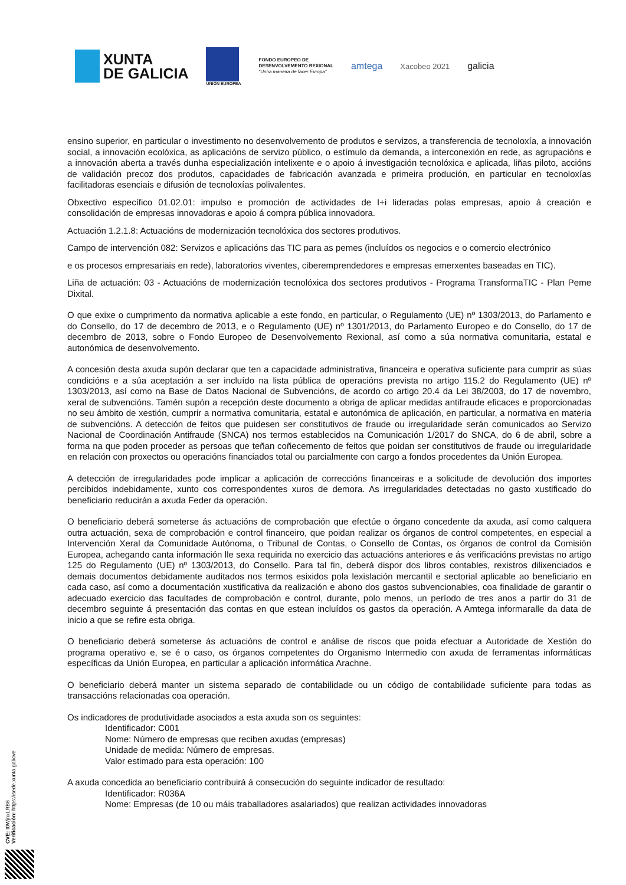XUNTA
DE GALICIA
UNIÓN EUROPEA
FONDO EUROPEO DE
DESENVOLVEMENTO REXIONAL
“Unha maneira de facer Europa”
amtega
Xacobeo 2021
galicia
ensino superior, en particular o investimento no desenvolvemento de produtos e servizos, a transferencia de tecnoloxía, a innovación social, a innovación ecolóxica, as aplicacións de servizo público, o estímulo da demanda, a interconexión en rede, as agrupacións e a innovación aberta a través dunha especialización intelixente e o apoio á investigación tecnolóxica e aplicada, liñas piloto, accións de validación precoz dos produtos, capacidades de fabricación avanzada e primeira produción, en particular en tecnoloxías facilitadoras esenciais e difusión de tecnoloxías polivalentes.
Obxectivo específico 01.02.01: impulso e promoción de actividades de I+i lideradas polas empresas, apoio á creación e consolidación de empresas innovadoras e apoio á compra pública innovadora.
Actuación 1.2.1.8: Actuacións de modernización tecnolóxica dos sectores produtivos.
Campo de intervención 082: Servizos e aplicacións das TIC para as pemes (incluídos os negocios e o comercio electrónico
e os procesos empresariais en rede), laboratorios viventes, ciberemprendedores e empresas emerxentes baseadas en TIC).
Liña de actuación: 03 - Actuacións de modernización tecnolóxica dos sectores produtivos - Programa TransformaTIC - Plan Peme Dixital.
O que exixe o cumprimento da normativa aplicable a este fondo, en particular, o Regulamento (UE) nº 1303/2013, do Parlamento e do Consello, do 17 de decembro de 2013, e o Regulamento (UE) nº 1301/2013, do Parlamento Europeo e do Consello, do 17 de decembro de 2013, sobre o Fondo Europeo de Desenvolvemento Rexional, así como a súa normativa comunitaria, estatal e autonómica de desenvolvemento.
A concesión desta axuda supón declarar que ten a capacidade administrativa, financeira e operativa suficiente para cumprir as súas condicións e a súa aceptación a ser incluído na lista pública de operacións prevista no artigo 115.2 do Regulamento (UE) nº 1303/2013, así como na Base de Datos Nacional de Subvencións, de acordo co artigo 20.4 da Lei 38/2003, do 17 de novembro, xeral de subvencións. Tamén supón a recepción deste documento a obriga de aplicar medidas antifraude eficaces e proporcionadas no seu ámbito de xestión, cumprir a normativa comunitaria, estatal e autonómica de aplicación, en particular, a normativa en materia de subvencións. A detección de feitos que puidesen ser constitutivos de fraude ou irregularidade serán comunicados ao Servizo Nacional de Coordinación Antifraude (SNCA) nos termos establecidos na Comunicación 1/2017 do SNCA, do 6 de abril, sobre a forma na que poden proceder as persoas que teñan coñecemento de feitos que poidan ser constitutivos de fraude ou irregularidade en relación con proxectos ou operacións financiados total ou parcialmente con cargo a fondos procedentes da Unión Europea.
A detección de irregularidades pode implicar a aplicación de correccións financeiras e a solicitude de devolución dos importes percibidos indebidamente, xunto cos correspondentes xuros de demora. As irregularidades detectadas no gasto xustificado do beneficiario reducirán a axuda Feder da operación.
O beneficiario deberá someterse ás actuacións de comprobación que efectúe o órgano concedente da axuda, así como calquera outra actuación, sexa de comprobación e control financeiro, que poidan realizar os órganos de control competentes, en especial a Intervención Xeral da Comunidade Autónoma, o Tribunal de Contas, o Consello de Contas, os órganos de control da Comisión Europea, achegando canta información lle sexa requirida no exercicio das actuacións anteriores e ás verificacións previstas no artigo 125 do Regulamento (UE) nº 1303/2013, do Consello. Para tal fin, deberá dispor dos libros contables, rexistros dilixenciados e demais documentos debidamente auditados nos termos esixidos pola lexislación mercantil e sectorial aplicable ao beneficiario en cada caso, así como a documentación xustificativa da realización e abono dos gastos subvencionables, coa finalidade de garantir o adecuado exercicio das facultades de comprobación e control, durante, polo menos, un período de tres anos a partir do 31 de decembro seguinte á presentación das contas en que estean incluídos os gastos da operación. A Amtega informaralle da data de inicio a que se refire esta obriga.
O beneficiario deberá someterse ás actuacións de control e análise de riscos que poida efectuar a Autoridade de Xestión do programa operativo e, se é o caso, os órganos competentes do Organismo Intermedio con axuda de ferramentas informáticas específicas da Unión Europea, en particular a aplicación informática Arachne.
O beneficiario deberá manter un sistema separado de contabilidade ou un código de contabilidade suficiente para todas as transaccións relacionadas coa operación.
Os indicadores de produtividade asociados a esta axuda son os seguintes:
Identificador: C001
Nome: Número de empresas que reciben axudas (empresas)
Unidade de medida: Número de empresas.
Valor estimado para esta operación: 100
A axuda concedida ao beneficiario contribuirá á consecución do seguinte indicador de resultado:
Identificador: R036A
Nome: Empresas (de 10 ou máis traballadores asalariados) que realizan actividades innovadoras
CVE: t0WjnxLRB6
Verificación: https://sede.xunta.gal/cve